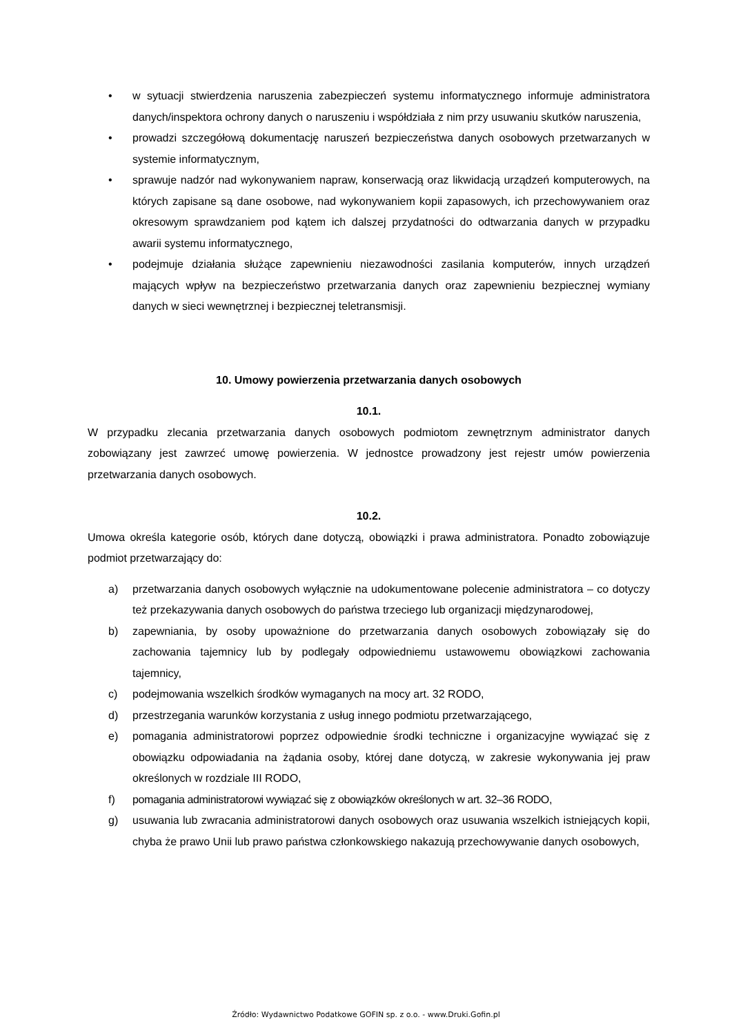• w sytuacji stwierdzenia naruszenia zabezpieczeń systemu informatycznego informuje administratora danych/inspektora ochrony danych o naruszeniu i współdziała z nim przy usuwaniu skutków naruszenia,
• prowadzi szczegółową dokumentację naruszeń bezpieczeństwa danych osobowych przetwarzanych w systemie informatycznym,
• sprawuje nadzór nad wykonywaniem napraw, konserwacją oraz likwidacją urządzeń komputerowych, na których zapisane są dane osobowe, nad wykonywaniem kopii zapasowych, ich przechowywaniem oraz okresowym sprawdzaniem pod kątem ich dalszej przydatności do odtwarzania danych w przypadku awarii systemu informatycznego,
• podejmuje działania służące zapewnieniu niezawodności zasilania komputerów, innych urządzeń mających wpływ na bezpieczeństwo przetwarzania danych oraz zapewnieniu bezpiecznej wymiany danych w sieci wewnętrznej i bezpiecznej teletransmisji.
10. Umowy powierzenia przetwarzania danych osobowych
10.1.
W przypadku zlecania przetwarzania danych osobowych podmiotom zewnętrznym administrator danych zobowiązany jest zawrzeć umowę powierzenia. W jednostce prowadzony jest rejestr umów powierzenia przetwarzania danych osobowych.
10.2.
Umowa określa kategorie osób, których dane dotyczą, obowiązki i prawa administratora. Ponadto zobowiązuje podmiot przetwarzający do:
a) przetwarzania danych osobowych wyłącznie na udokumentowane polecenie administratora – co dotyczy też przekazywania danych osobowych do państwa trzeciego lub organizacji międzynarodowej,
b) zapewniania, by osoby upoważnione do przetwarzania danych osobowych zobowiązały się do zachowania tajemnicy lub by podlegały odpowiedniemu ustawowemu obowiązkowi zachowania tajemnicy,
c) podejmowania wszelkich środków wymaganych na mocy art. 32 RODO,
d) przestrzegania warunków korzystania z usług innego podmiotu przetwarzającego,
e) pomagania administratorowi poprzez odpowiednie środki techniczne i organizacyjne wywiązać się z obowiązku odpowiadania na żądania osoby, której dane dotyczą, w zakresie wykonywania jej praw określonych w rozdziale III RODO,
f) pomagania administratorowi wywiązać się z obowiązków określonych w art. 32–36 RODO,
g) usuwania lub zwracania administratorowi danych osobowych oraz usuwania wszelkich istniejących kopii, chyba że prawo Unii lub prawo państwa członkowskiego nakazują przechowywanie danych osobowych,
Źródło: Wydawnictwo Podatkowe GOFIN sp. z o.o. - www.Druki.Gofin.pl